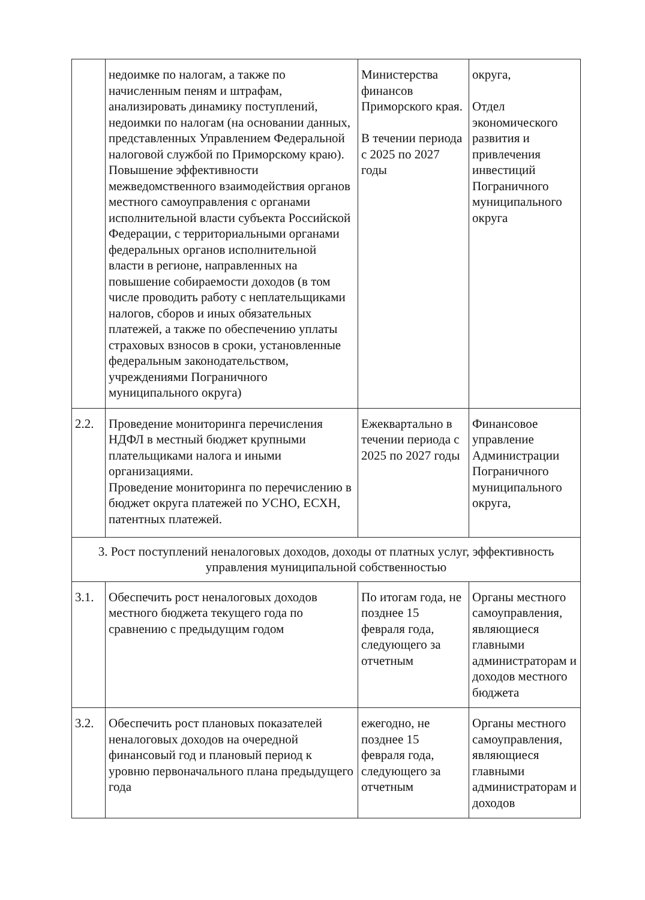| | недоимке по налогам, а также по начисленным пеням и штрафам, анализировать динамику поступлений, недоимки по налогам (на основании данных, представленных Управлением Федеральной налоговой службой по Приморскому краю). Повышение эффективности межведомственного взаимодействия органов местного самоуправления с органами исполнительной власти субъекта Российской Федерации, с территориальными органами федеральных органов исполнительной власти в регионе, направленных на повышение собираемости доходов (в том числе проводить работу с неплательщиками налогов, сборов и иных обязательных платежей, а также по обеспечению уплаты страховых взносов в сроки, установленные федеральным законодательством, учреждениями Пограничного муниципального округа) | Министерства финансов Приморского края. В течении периода с 2025 по 2027 годы | округа, Отдел экономического развития и привлечения инвестиций Пограничного муниципального округа |
| 2.2. | Проведение мониторинга перечисления НДФЛ в местный бюджет крупными плательщиками налога и иными организациями. Проведение мониторинга по перечислению в бюджет округа платежей по УСНО, ЕСХН, патентных платежей. | Ежеквартально в течении периода с 2025 по 2027 годы | Финансовое управление Администрации Пограничного муниципального округа, |
| 3. Рост поступлений неналоговых доходов, доходы от платных услуг, эффективность управления муниципальной собственностью | | | |
| 3.1. | Обеспечить рост неналоговых доходов местного бюджета текущего года по сравнению с предыдущим годом | По итогам года, не позднее 15 февраля года, следующего за отчетным | Органы местного самоуправления, являющиеся главными администраторам и доходов местного бюджета |
| 3.2. | Обеспечить рост плановых показателей неналоговых доходов на очередной финансовый год и плановый период к уровню первоначального плана предыдущего года | ежегодно, не позднее 15 февраля года, следующего за отчетным | Органы местного самоуправления, являющиеся главными администраторам и доходов |